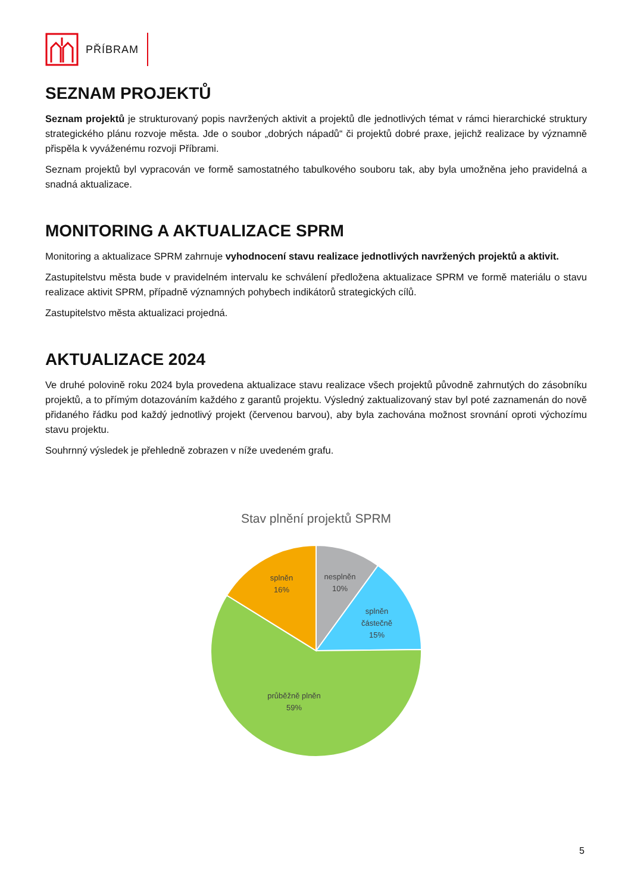PŘÍBRAM
SEZNAM PROJEKTŮ
Seznam projektů je strukturovaný popis navržených aktivit a projektů dle jednotlivých témat v rámci hierarchické struktury strategického plánu rozvoje města. Jde o soubor „dobrých nápadů“ či projektů dobré praxe, jejichž realizace by významně přispěla k vyváženému rozvoji Příbrami.
Seznam projektů byl vypracován ve formě samostatného tabulkového souboru tak, aby byla umožněna jeho pravidelná a snadná aktualizace.
MONITORING A AKTUALIZACE SPRM
Monitoring a aktualizace SPRM zahrnuje vyhodnocení stavu realizace jednotlivých navržených projektů a aktivit.
Zastupitelstvu města bude v pravidelném intervalu ke schválení předložena aktualizace SPRM ve formě materiálu o stavu realizace aktivit SPRM, případně významných pohybech indikátorů strategických cílů.
Zastupitelstvo města aktualizaci projedná.
AKTUALIZACE 2024
Ve druhé polovině roku 2024 byla provedena aktualizace stavu realizace všech projektů původně zahrnutých do zásobníku projektů, a to přímým dotazováním každého z garantů projektu. Výsledný zaktualizovaný stav byl poté zaznamenán do nově přidaného řádku pod každý jednotlivý projekt (červenou barvou), aby byla zachována možnost srovnání oproti výchozímu stavu projektu.
Souhrnný výsledek je přehledně zobrazen v níže uvedeném grafu.
Stav plnění projektů SPRM
nesplněn
10%
splněn
částečně
15%
splněn
16%
průběžně plněn
59%
5